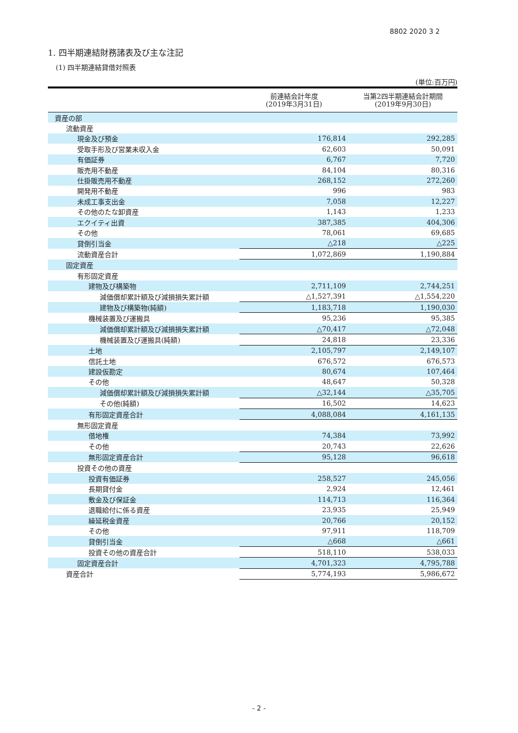8802 2020 3 2
1. 四半期連結財務諸表及び主な注記
(1) 四半期連結貸借対照表
(単位:百万円)
| | 前連結会計年度 (2019年3月31日) | 当第2四半期連結会計期間 (2019年9月30日) |
| --- | --- | --- |
| 資産の部 | | |
| 流動資産 | | |
| 現金及び預金 | 176,814 | 292,285 |
| 受取手形及び営業未収入金 | 62,603 | 50,091 |
| 有価証券 | 6,767 | 7,720 |
| 販売用不動産 | 84,104 | 80,316 |
| 仕掛販売用不動産 | 268,152 | 272,260 |
| 開発用不動産 | 996 | 983 |
| 未成工事支出金 | 7,058 | 12,227 |
| その他のたな卸資産 | 1,143 | 1,233 |
| エクイティ出資 | 387,385 | 404,306 |
| その他 | 78,061 | 69,685 |
| 貸倒引当金 | △218 | △225 |
| 流動資産合計 | 1,072,869 | 1,190,884 |
| 固定資産 | | |
| 有形固定資産 | | |
| 建物及び構築物 | 2,711,109 | 2,744,251 |
| 減価償却累計額及び減損損失累計額 | △1,527,391 | △1,554,220 |
| 建物及び構築物(純額) | 1,183,718 | 1,190,030 |
| 機械装置及び運搬具 | 95,236 | 95,385 |
| 減価償却累計額及び減損損失累計額 | △70,417 | △72,048 |
| 機械装置及び運搬具(純額) | 24,818 | 23,336 |
| 土地 | 2,105,797 | 2,149,107 |
| 信託土地 | 676,572 | 676,573 |
| 建設仮勘定 | 80,674 | 107,464 |
| その他 | 48,647 | 50,328 |
| 減価償却累計額及び減損損失累計額 | △32,144 | △35,705 |
| その他(純額) | 16,502 | 14,623 |
| 有形固定資産合計 | 4,088,084 | 4,161,135 |
| 無形固定資産 | | |
| 借地権 | 74,384 | 73,992 |
| その他 | 20,743 | 22,626 |
| 無形固定資産合計 | 95,128 | 96,618 |
| 投資その他の資産 | | |
| 投資有価証券 | 258,527 | 245,056 |
| 長期貸付金 | 2,924 | 12,461 |
| 敷金及び保証金 | 114,713 | 116,364 |
| 退職給付に係る資産 | 23,935 | 25,949 |
| 繰延税金資産 | 20,766 | 20,152 |
| その他 | 97,911 | 118,709 |
| 貸倒引当金 | △668 | △661 |
| 投資その他の資産合計 | 518,110 | 538,033 |
| 固定資産合計 | 4,701,323 | 4,795,788 |
| 資産合計 | 5,774,193 | 5,986,672 |
- 2 -